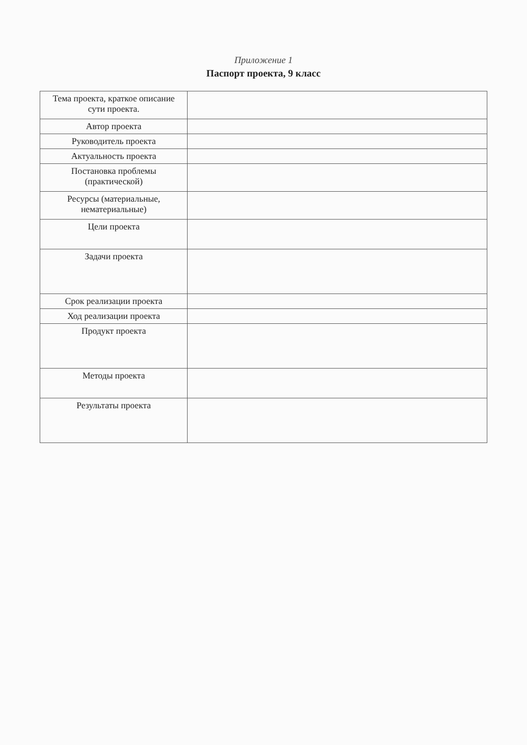Приложение 1
Паспорт проекта, 9 класс
| Тема проекта, краткое описание сути проекта. | |
| Автор проекта | |
| Руководитель проекта | |
| Актуальность проекта | |
| Постановка проблемы (практической) | |
| Ресурсы (материальные, нематериальные) | |
| Цели проекта | |
| Задачи проекта | |
| Срок реализации проекта | |
| Ход реализации проекта | |
| Продукт проекта | |
| Методы проекта | |
| Результаты проекта | |